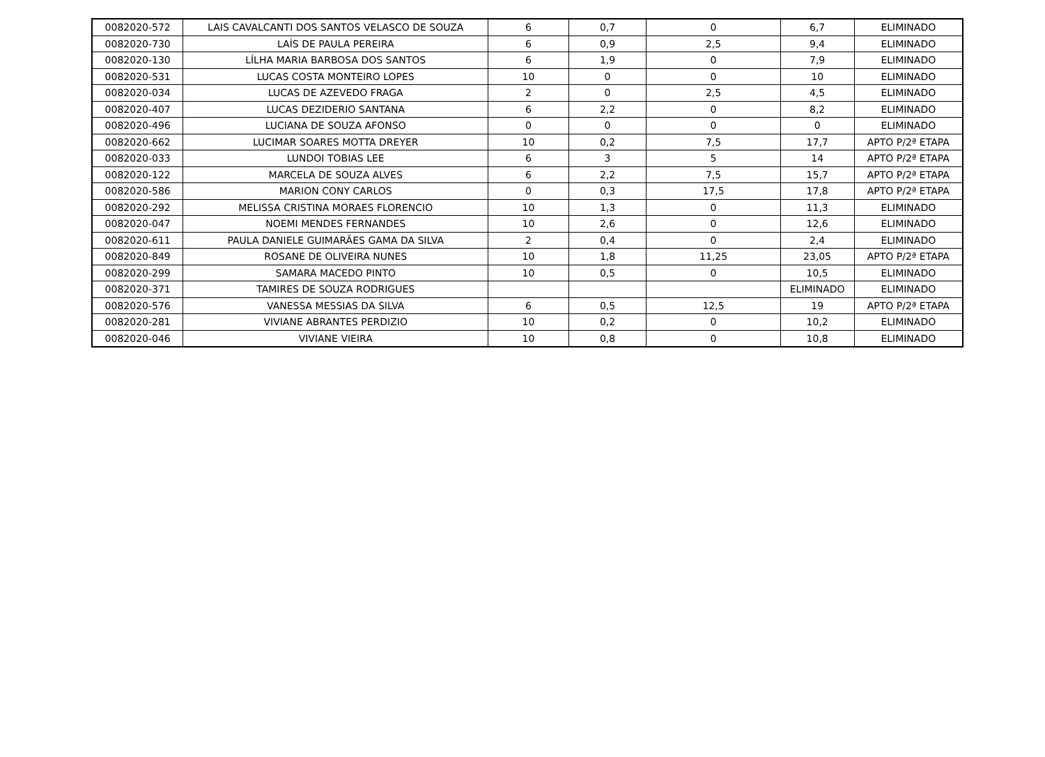| 0082020-572 | LAIS CAVALCANTI DOS SANTOS VELASCO DE SOUZA | 6 | 0,7 | 0 | 6,7 | ELIMINADO |
| 0082020-730 | LAÍS DE PAULA PEREIRA | 6 | 0,9 | 2,5 | 9,4 | ELIMINADO |
| 0082020-130 | LÍLHA MARIA BARBOSA DOS SANTOS | 6 | 1,9 | 0 | 7,9 | ELIMINADO |
| 0082020-531 | LUCAS COSTA MONTEIRO LOPES | 10 | 0 | 0 | 10 | ELIMINADO |
| 0082020-034 | LUCAS DE AZEVEDO FRAGA | 2 | 0 | 2,5 | 4,5 | ELIMINADO |
| 0082020-407 | LUCAS DEZIDERIO SANTANA | 6 | 2,2 | 0 | 8,2 | ELIMINADO |
| 0082020-496 | LUCIANA DE SOUZA AFONSO | 0 | 0 | 0 | 0 | ELIMINADO |
| 0082020-662 | LUCIMAR SOARES MOTTA DREYER | 10 | 0,2 | 7,5 | 17,7 | APTO P/2ª ETAPA |
| 0082020-033 | LUNDOI TOBIAS LEE | 6 | 3 | 5 | 14 | APTO P/2ª ETAPA |
| 0082020-122 | MARCELA DE SOUZA ALVES | 6 | 2,2 | 7,5 | 15,7 | APTO P/2ª ETAPA |
| 0082020-586 | MARION CONY CARLOS | 0 | 0,3 | 17,5 | 17,8 | APTO P/2ª ETAPA |
| 0082020-292 | MELISSA CRISTINA MORAES FLORENCIO | 10 | 1,3 | 0 | 11,3 | ELIMINADO |
| 0082020-047 | NOEMI MENDES FERNANDES | 10 | 2,6 | 0 | 12,6 | ELIMINADO |
| 0082020-611 | PAULA DANIELE GUIMARÃES GAMA DA SILVA | 2 | 0,4 | 0 | 2,4 | ELIMINADO |
| 0082020-849 | ROSANE DE OLIVEIRA NUNES | 10 | 1,8 | 11,25 | 23,05 | APTO P/2ª ETAPA |
| 0082020-299 | SAMARA MACEDO PINTO | 10 | 0,5 | 0 | 10,5 | ELIMINADO |
| 0082020-371 | TAMIRES DE SOUZA RODRIGUES | | | | ELIMINADO | ELIMINADO |
| 0082020-576 | VANESSA MESSIAS DA SILVA | 6 | 0,5 | 12,5 | 19 | APTO P/2ª ETAPA |
| 0082020-281 | VIVIANE ABRANTES PERDIZIO | 10 | 0,2 | 0 | 10,2 | ELIMINADO |
| 0082020-046 | VIVIANE VIEIRA | 10 | 0,8 | 0 | 10,8 | ELIMINADO |